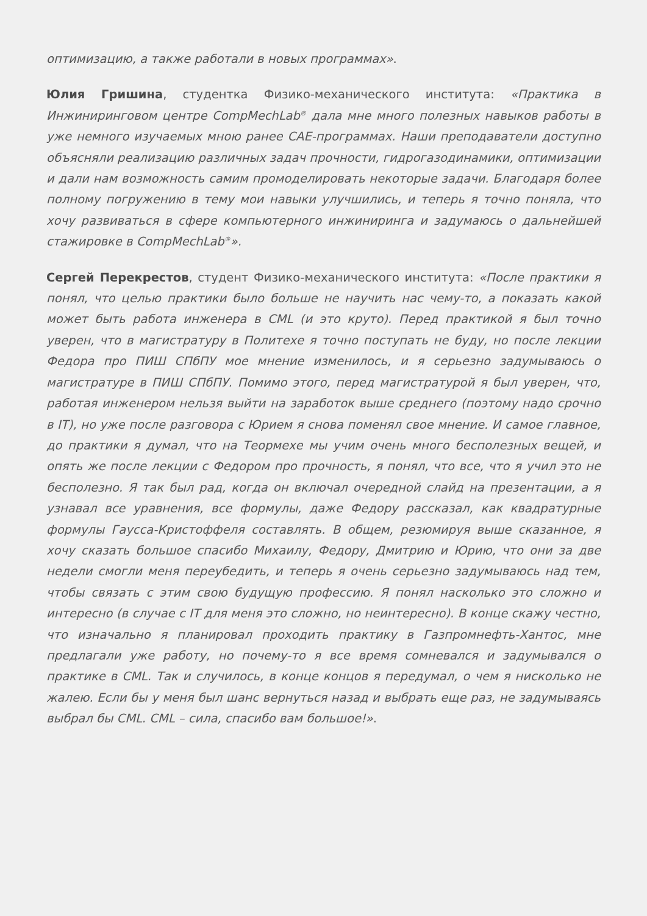оптимизацию, а также работали в новых программах».
Юлия Гришина, студентка Физико-механического института: «Практика в Инжиниринговом центре CompMechLab<sup>®</sup> дала мне много полезных навыков работы в уже немного изучаемых мною ранее CAE-программах. Наши преподаватели доступно объясняли реализацию различных задач прочности, гидрогазодинамики, оптимизации и дали нам возможность самим промоделировать некоторые задачи. Благодаря более полному погружению в тему мои навыки улучшились, и теперь я точно поняла, что хочу развиваться в сфере компьютерного инжиниринга и задумаюсь о дальнейшей стажировке в CompMechLab<sup>®</sup>».
Сергей Перекрестов, студент Физико-механического института: «После практики я понял, что целью практики было больше не научить нас чему-то, а показать какой может быть работа инженера в CML (и это круто). Перед практикой я был точно уверен, что в магистратуру в Политехе я точно поступать не буду, но после лекции Федора про ПИШ СПбПУ мое мнение изменилось, и я серьезно задумываюсь о магистратуре в ПИШ СПбПУ. Помимо этого, перед магистратурой я был уверен, что, работая инженером нельзя выйти на заработок выше среднего (поэтому надо срочно в IT), но уже после разговора с Юрием я снова поменял свое мнение. И самое главное, до практики я думал, что на Теормехе мы учим очень много бесполезных вещей, и опять же после лекции с Федором про прочность, я понял, что все, что я учил это не бесполезно. Я так был рад, когда он включал очередной слайд на презентации, а я узнавал все уравнения, все формулы, даже Федору рассказал, как квадратурные формулы Гаусса-Кристоффеля составлять. В общем, резюмируя выше сказанное, я хочу сказать большое спасибо Михаилу, Федору, Дмитрию и Юрию, что они за две недели смогли меня переубедить, и теперь я очень серьезно задумываюсь над тем, чтобы связать с этим свою будущую профессию. Я понял насколько это сложно и интересно (в случае с IT для меня это сложно, но неинтересно). В конце скажу честно, что изначально я планировал проходить практику в Газпромнефть-Хантос, мне предлагали уже работу, но почему-то я все время сомневался и задумывался о практике в CML. Так и случилось, в конце концов я передумал, о чем я нисколько не жалею. Если бы у меня был шанс вернуться назад и выбрать еще раз, не задумываясь выбрал бы CML. CML – сила, спасибо вам большое!».